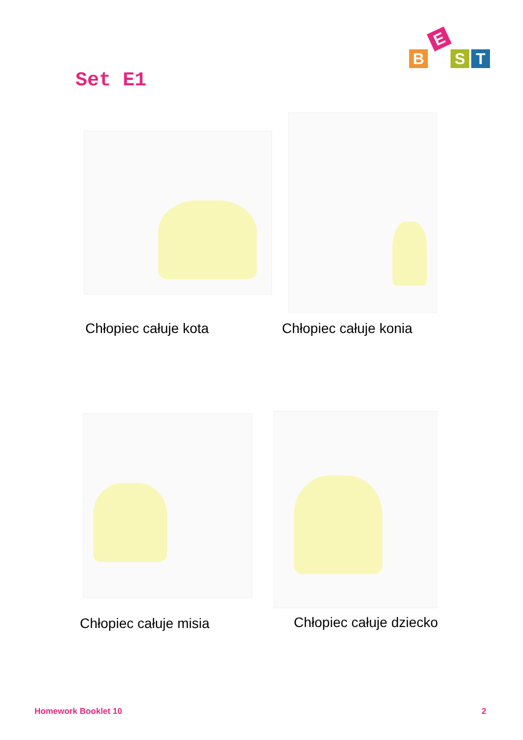BEST
Set E1
Chłopiec całuje kota Chłopiec całuje konia
Chłopiec całuje misia Chłopiec całuje dziecko
Homework Booklet 10 2